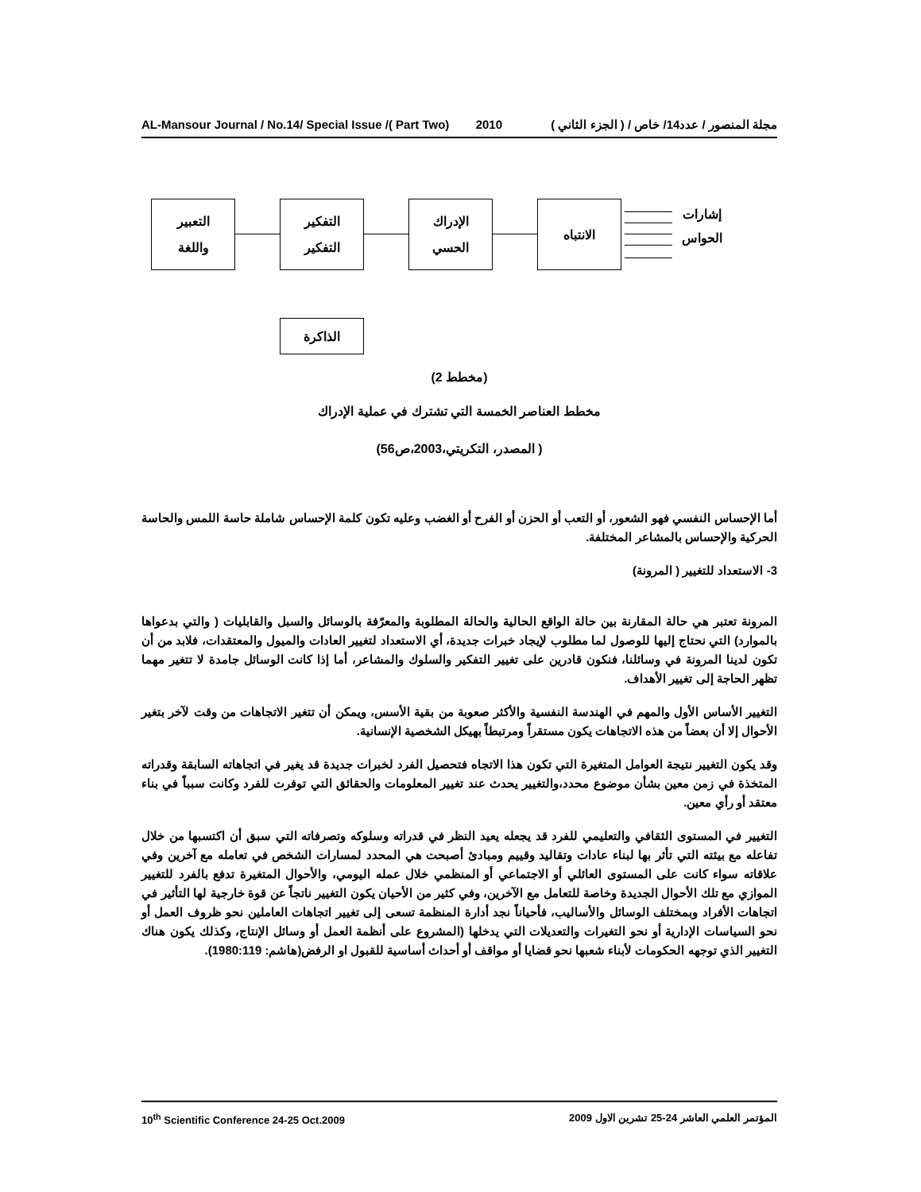AL-Mansour Journal / No.14/ Special Issue /( Part Two) 2010 مجلة المنصور / عدد14/ خاص / ( الجزء الثاني )
التعبير
واللغة
التفكير
التفكير
الإدراك
الحسي
الانتباه
الذاكرة
إشارات
الحواس
(مخطط 2)
مخطط العناصر الخمسة التي تشترك في عملية الإدراك
( المصدر، التكريتي،2003،ص56)
أما الإحساس النفسي فهو الشعور، أو التعب أو الحزن أو الفرح أو الغضب وعليه تكون كلمة الإحساس شاملة حاسة اللمس والحاسة الحركية والإحساس بالمشاعر المختلفة.
3- الاستعداد للتغيير ( المرونة)
المرونة تعتبر هي حالة المقارنة بين حالة الواقع الحالية والحالة المطلوبة والمعرّفة بالوسائل والسبل والقابليات ( والتي بدعواها بالموارد) التي نحتاج إليها للوصول لما مطلوب لإيجاد خبرات جديدة، أي الاستعداد لتغيير العادات والميول والمعتقدات، فلابد من أن تكون لدينا المرونة في وسائلنا، فنكون قادرين على تغيير التفكير والسلوك والمشاعر، أما إذا كانت الوسائل جامدة لا تتغير مهما تظهر الحاجة إلى تغيير الأهداف.
التغيير الأساس الأول والمهم في الهندسة النفسية والأكثر صعوبة من بقية الأسس، ويمكن أن تتغير الاتجاهات من وقت لآخر بتغير الأحوال إلا أن بعضاً من هذه الاتجاهات يكون مستقراً ومرتبطاً بهيكل الشخصية الإنسانية.
وقد يكون التغيير نتيجة العوامل المتغيرة التي تكون هذا الاتجاه فتحصيل الفرد لخبرات جديدة قد يغير في اتجاهاته السابقة وقدراته المتخذة في زمن معين بشأن موضوع محدد،والتغيير يحدث عند تغيير المعلومات والحقائق التي توفرت للفرد وكانت سبباً في بناء معتقد أو رأي معين.
التغيير في المستوى الثقافي والتعليمي للفرد قد يجعله يعيد النظر في قدراته وسلوكه وتصرفاته التي سبق أن اكتسبها من خلال تفاعله مع بيئته التي تأثر بها لبناء عادات وتقاليد وقييم ومبادئ أصبحت هي المحدد لمسارات الشخص في تعامله مع آخرين وفي علاقاته سواء كانت على المستوى العائلي أو الاجتماعي أو المنظمي خلال عمله اليومي، والأحوال المتغيرة تدفع بالفرد للتغيير الموازي مع تلك الأحوال الجديدة وخاصة للتعامل مع الآخرين، وفي كثير من الأحيان يكون التغيير ناتجاً عن قوة خارجية لها التأثير في اتجاهات الأفراد وبمختلف الوسائل والأساليب، فأحياناً نجد أدارة المنظمة تسعى إلى تغيير اتجاهات العاملين نحو ظروف العمل أو نحو السياسات الإدارية أو نحو التغيرات والتعديلات التي يدخلها (المشروع على أنظمة العمل أو وسائل الإنتاج، وكذلك يكون هناك التغيير الذي توجهه الحكومات لأبناء شعبها نحو قضايا أو مواقف أو أحداث أساسية للقبول او الرفض(هاشم: 1980:119).
10<sup>th</sup> Scientific Conference 24-25 Oct.2009 المؤتمر العلمي العاشر 24-25 تشرين الاول 2009